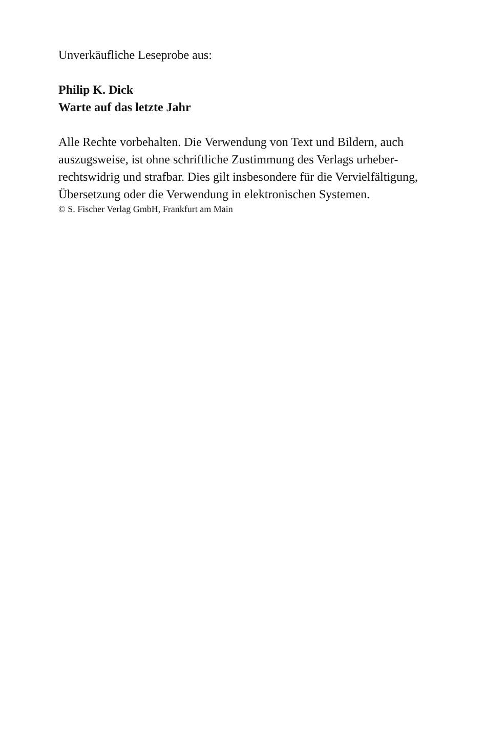Unverkäufliche Leseprobe aus:
Philip K. Dick
Warte auf das letzte Jahr
Alle Rechte vorbehalten. Die Verwendung von Text und Bildern, auch auszugsweise, ist ohne schriftliche Zustimmung des Verlags urheber­rechtswidrig und strafbar. Dies gilt insbesondere für die Vervielfälti­gung, Übersetzung oder die Verwendung in elektronischen Systemen.
© S. Fischer Verlag GmbH, Frankfurt am Main